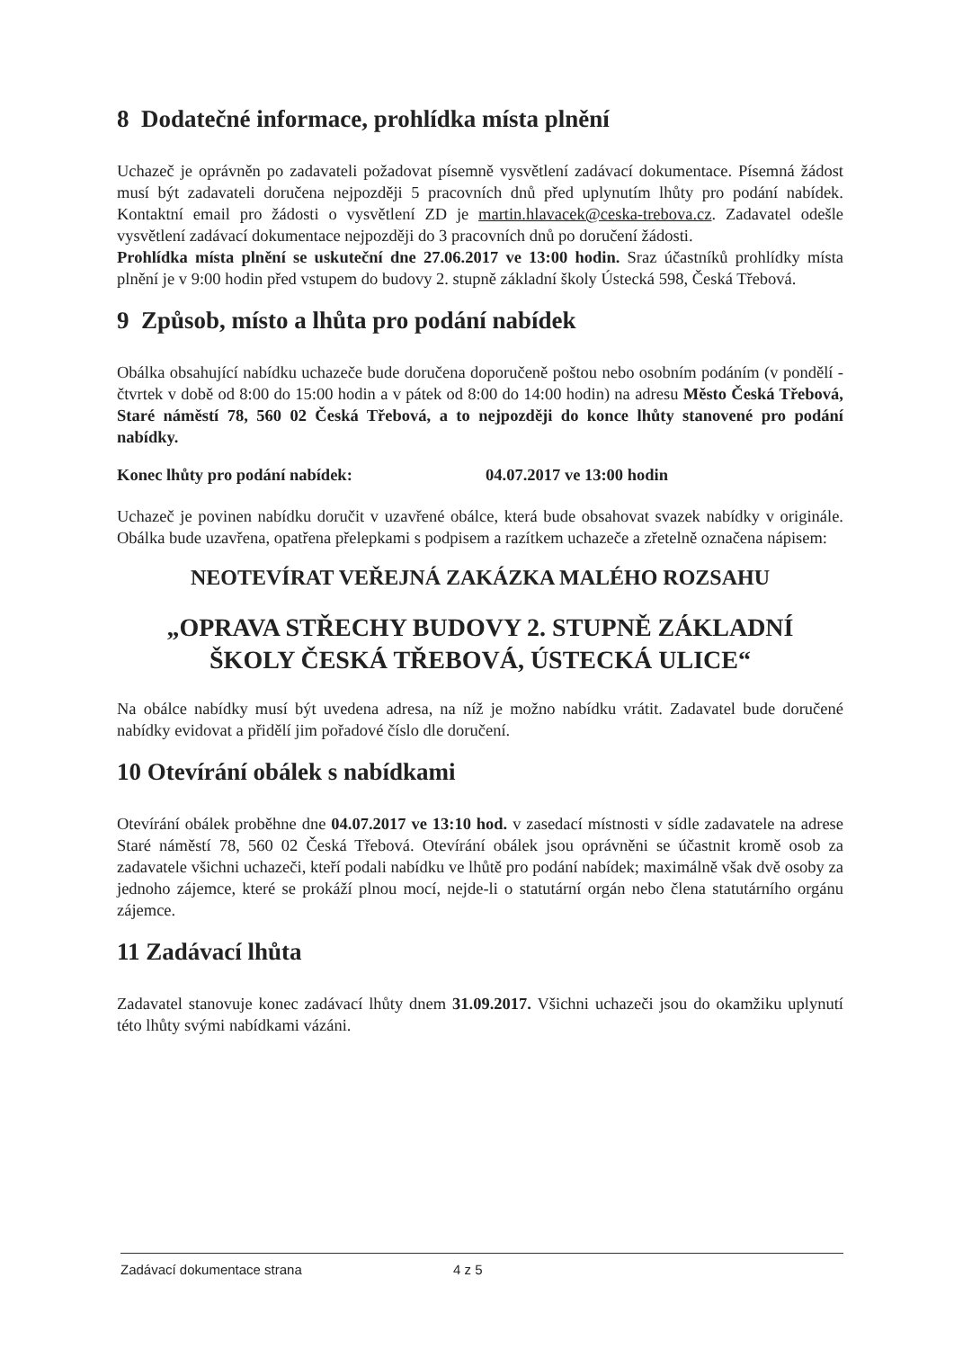8 Dodatečné informace, prohlídka místa plnění
Uchazeč je oprávněn po zadavateli požadovat písemně vysvětlení zadávací dokumentace. Písemná žádost musí být zadavateli doručena nejpozději 5 pracovních dnů před uplynutím lhůty pro podání nabídek. Kontaktní email pro žádosti o vysvětlení ZD je martin.hlavacek@ceska-trebova.cz. Zadavatel odešle vysvětlení zadávací dokumentace nejpozději do 3 pracovních dnů po doručení žádosti.
Prohlídka místa plnění se uskuteční dne 27.06.2017 ve 13:00 hodin. Sraz účastníků prohlídky místa plnění je v 9:00 hodin před vstupem do budovy 2. stupně základní školy Ústecká 598, Česká Třebová.
9 Způsob, místo a lhůta pro podání nabídek
Obálka obsahující nabídku uchazeče bude doručena doporučeně poštou nebo osobním podáním (v pondělí - čtvrtek v době od 8:00 do 15:00 hodin a v pátek od 8:00 do 14:00 hodin) na adresu Město Česká Třebová, Staré náměstí 78, 560 02 Česká Třebová, a to nejpozději do konce lhůty stanovené pro podání nabídky.
Konec lhůty pro podání nabídek: 04.07.2017 ve 13:00 hodin
Uchazeč je povinen nabídku doručit v uzavřené obálce, která bude obsahovat svazek nabídky v originále. Obálka bude uzavřena, opatřena přelepkami s podpisem a razítkem uchazeče a zřetelně označena nápisem:
NEOTEVÍRAT VEŘEJNÁ ZAKÁZKA MALÉHO ROZSAHU
„OPRAVA STŘECHY BUDOVY 2. STUPNĚ ZÁKLADNÍ
ŠKOLY ČESKÁ TŘEBOVÁ, ÚSTECKÁ ULICE“
Na obálce nabídky musí být uvedena adresa, na níž je možno nabídku vrátit. Zadavatel bude doručené nabídky evidovat a přidělí jim pořadové číslo dle doručení.
10 Otevírání obálek s nabídkami
Otevírání obálek proběhne dne 04.07.2017 ve 13:10 hod. v zasedací místnosti v sídle zadavatele na adrese Staré náměstí 78, 560 02 Česká Třebová. Otevírání obálek jsou oprávněni se účastnit kromě osob za zadavatele všichni uchazeči, kteří podali nabídku ve lhůtě pro podání nabídek; maximálně však dvě osoby za jednoho zájemce, které se prokáží plnou mocí, nejde-li o statutární orgán nebo člena statutárního orgánu zájemce.
11 Zadávací lhůta
Zadavatel stanovuje konec zadávací lhůty dnem 31.09.2017. Všichni uchazeči jsou do okamžiku uplynutí této lhůty svými nabídkami vázáni.
Zadávací dokumentace strana 4 z 5